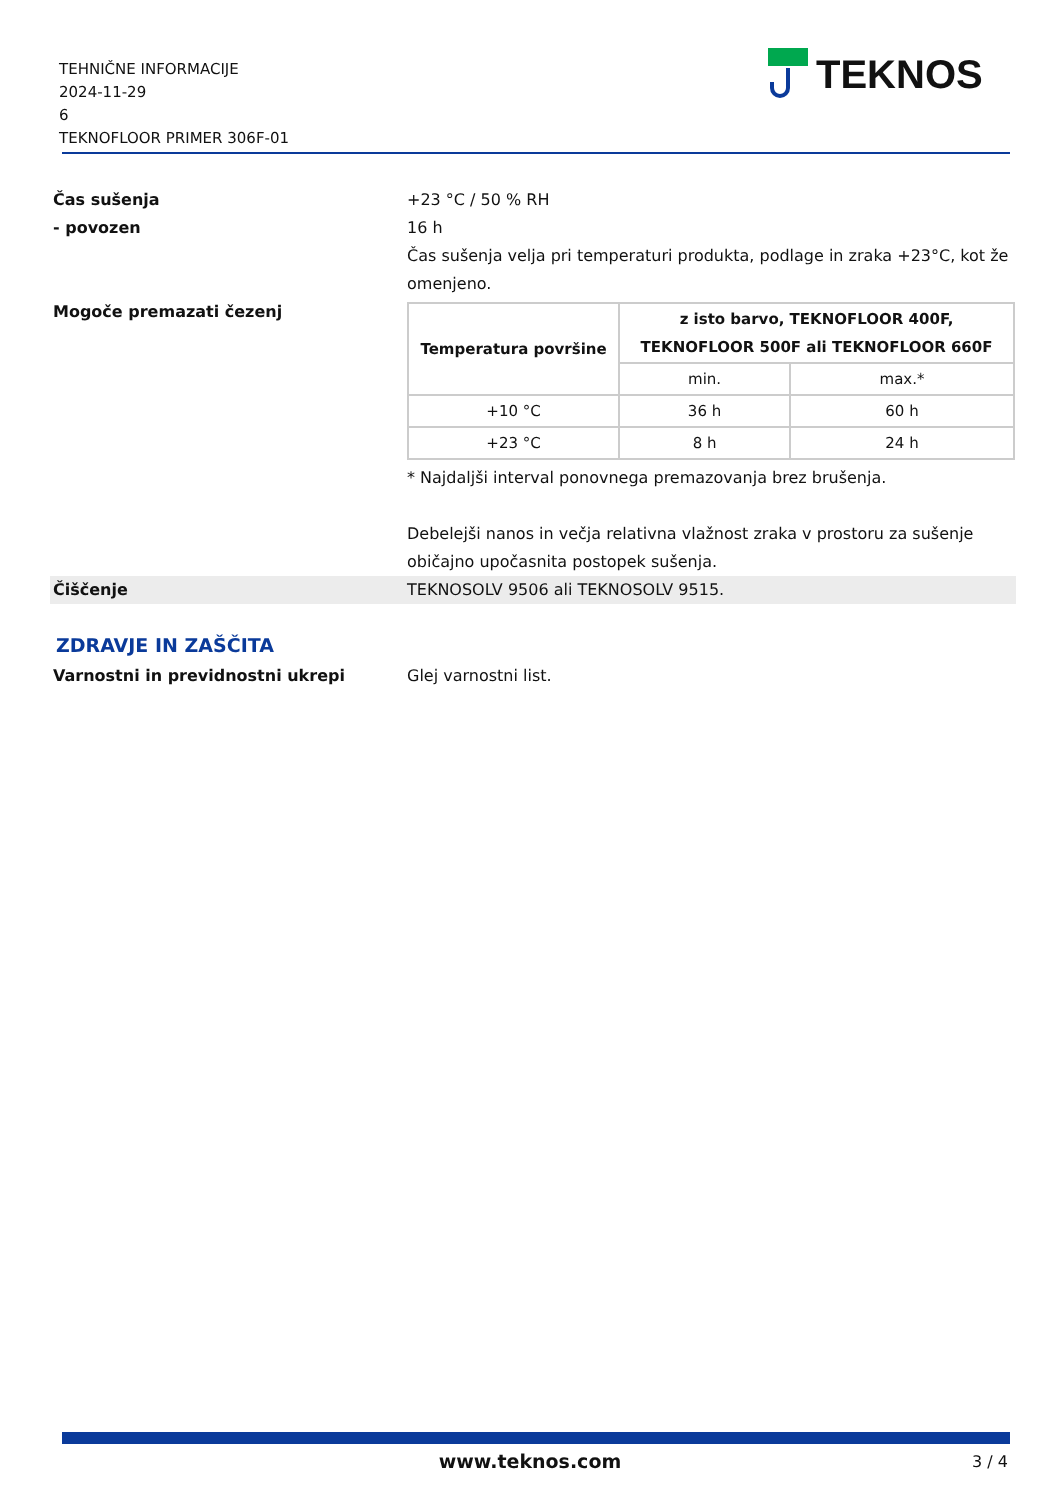TEHNIČNE INFORMACIJE
2024-11-29
6
TEKNOFLOOR PRIMER 306F-01
TEKNOS
Čas sušenja +23 °C / 50 % RH
- povozen 16 h
Čas sušenja velja pri temperaturi produkta, podlage in zraka +23°C, kot že omenjeno.
Mogoče premazati čezenj
| Temperatura površine | z isto barvo, TEKNOFLOOR 400F, TEKNOFLOOR 500F ali TEKNOFLOOR 660F | |
| --- | --- | --- |
| | min. | max.* |
| +10 °C | 36 h | 60 h |
| +23 °C | 8 h | 24 h |
* Najdaljši interval ponovnega premazovanja brez brušenja.
Debelejši nanos in večja relativna vlažnost zraka v prostoru za sušenje običajno upočasnita postopek sušenja.
Čiščenje TEKNOSOLV 9506 ali TEKNOSOLV 9515.
ZDRAVJE IN ZAŠČITA
Varnostni in previdnostni ukrepi Glej varnostni list.
www.teknos.com 3 / 4